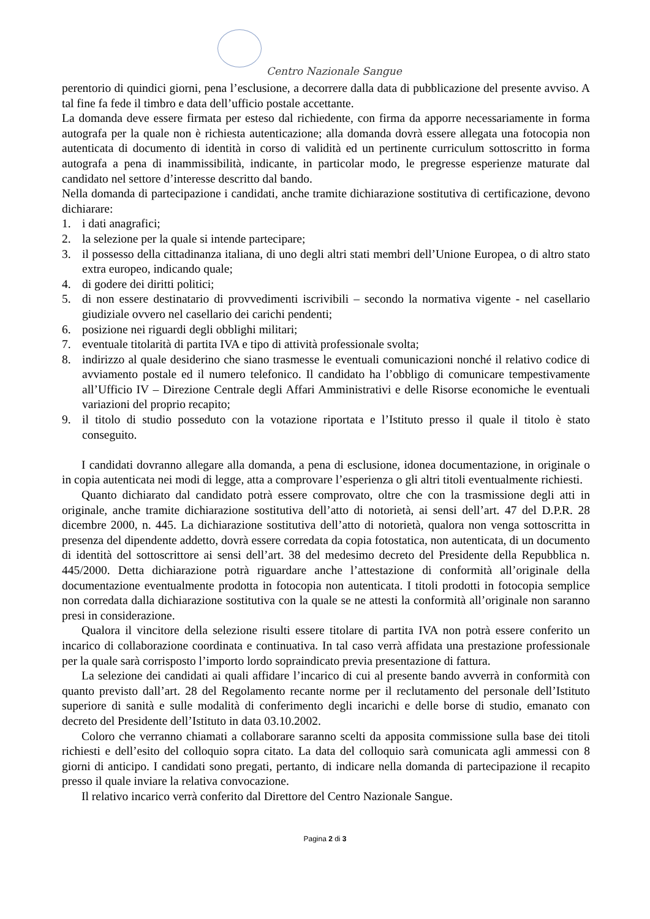Centro Nazionale Sangue
perentorio di quindici giorni, pena l’esclusione, a decorrere dalla data di pubblicazione del presente avviso. A tal fine fa fede il timbro e data dell’ufficio postale accettante.
La domanda deve essere firmata per esteso dal richiedente, con firma da apporre necessariamente in forma autografa per la quale non è richiesta autenticazione; alla domanda dovrà essere allegata una fotocopia non autenticata di documento di identità in corso di validità ed un pertinente curriculum sottoscritto in forma autografa a pena di inammissibilità, indicante, in particolar modo, le pregresse esperienze maturate dal candidato nel settore d’interesse descritto dal bando.
Nella domanda di partecipazione i candidati, anche tramite dichiarazione sostitutiva di certificazione, devono dichiarare:
1. i dati anagrafici;
2. la selezione per la quale si intende partecipare;
3. il possesso della cittadinanza italiana, di uno degli altri stati membri dell’Unione Europea, o di altro stato extra europeo, indicando quale;
4. di godere dei diritti politici;
5. di non essere destinatario di provvedimenti iscrivibili – secondo la normativa vigente - nel casellario giudiziale ovvero nel casellario dei carichi pendenti;
6. posizione nei riguardi degli obblighi militari;
7. eventuale titolarità di partita IVA e tipo di attività professionale svolta;
8. indirizzo al quale desiderino che siano trasmesse le eventuali comunicazioni nonché il relativo codice di avviamento postale ed il numero telefonico. Il candidato ha l’obbligo di comunicare tempestivamente all’Ufficio IV – Direzione Centrale degli Affari Amministrativi e delle Risorse economiche le eventuali variazioni del proprio recapito;
9. il titolo di studio posseduto con la votazione riportata e l’Istituto presso il quale il titolo è stato conseguito.
I candidati dovranno allegare alla domanda, a pena di esclusione, idonea documentazione, in originale o in copia autenticata nei modi di legge, atta a comprovare l’esperienza o gli altri titoli eventualmente richiesti.
Quanto dichiarato dal candidato potrà essere comprovato, oltre che con la trasmissione degli atti in originale, anche tramite dichiarazione sostitutiva dell’atto di notorietà, ai sensi dell’art. 47 del D.P.R. 28 dicembre 2000, n. 445. La dichiarazione sostitutiva dell’atto di notorietà, qualora non venga sottoscritta in presenza del dipendente addetto, dovrà essere corredata da copia fotostatica, non autenticata, di un documento di identità del sottoscrittore ai sensi dell’art. 38 del medesimo decreto del Presidente della Repubblica n. 445/2000. Detta dichiarazione potrà riguardare anche l’attestazione di conformità all’originale della documentazione eventualmente prodotta in fotocopia non autenticata. I titoli prodotti in fotocopia semplice non corredata dalla dichiarazione sostitutiva con la quale se ne attesti la conformità all’originale non saranno presi in considerazione.
Qualora il vincitore della selezione risulti essere titolare di partita IVA non potrà essere conferito un incarico di collaborazione coordinata e continuativa. In tal caso verrà affidata una prestazione professionale per la quale sarà corrisposto l’importo lordo sopraindicato previa presentazione di fattura.
La selezione dei candidati ai quali affidare l’incarico di cui al presente bando avverrà in conformità con quanto previsto dall’art. 28 del Regolamento recante norme per il reclutamento del personale dell’Istituto superiore di sanità e sulle modalità di conferimento degli incarichi e delle borse di studio, emanato con decreto del Presidente dell’Istituto in data 03.10.2002.
Coloro che verranno chiamati a collaborare saranno scelti da apposita commissione sulla base dei titoli richiesti e dell’esito del colloquio sopra citato. La data del colloquio sarà comunicata agli ammessi con 8 giorni di anticipo. I candidati sono pregati, pertanto, di indicare nella domanda di partecipazione il recapito presso il quale inviare la relativa convocazione.
Il relativo incarico verrà conferito dal Direttore del Centro Nazionale Sangue.
Pagina 2 di 3